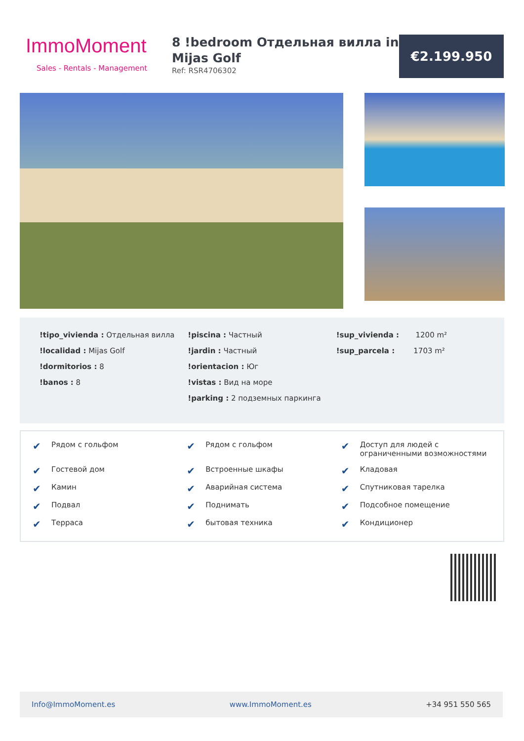ImmoMoment
Sales - Rentals - Management
8 !bedroom Отдельная вилла in Mijas Golf
Ref: RSR4706302
€2.199.950
!tipo_vivienda : Отдельная вилла
!localidad : Mijas Golf
!dormitorios : 8
!banos : 8
!piscina : Частный
!jardin : Частный
!orientacion : Юг
!vistas : Вид на море
!parking : 2 подземных паркинга
!sup_vivienda : 1200 m²
!sup_parcela : 1703 m²
✔ Рядом с гольфом
✔ Рядом с гольфом
✔ Доступ для людей с ограниченными возможностями
✔ Гостевой дом
✔ Встроенные шкафы
✔ Кладовая
✔ Камин
✔ Аварийная система
✔ Спутниковая тарелка
✔ Подвал
✔ Поднимать
✔ Подсобное помещение
✔ Терраса
✔ бытовая техника
✔ Кондиционер
Info@ImmoMoment.es www.ImmoMoment.es +34 951 550 565